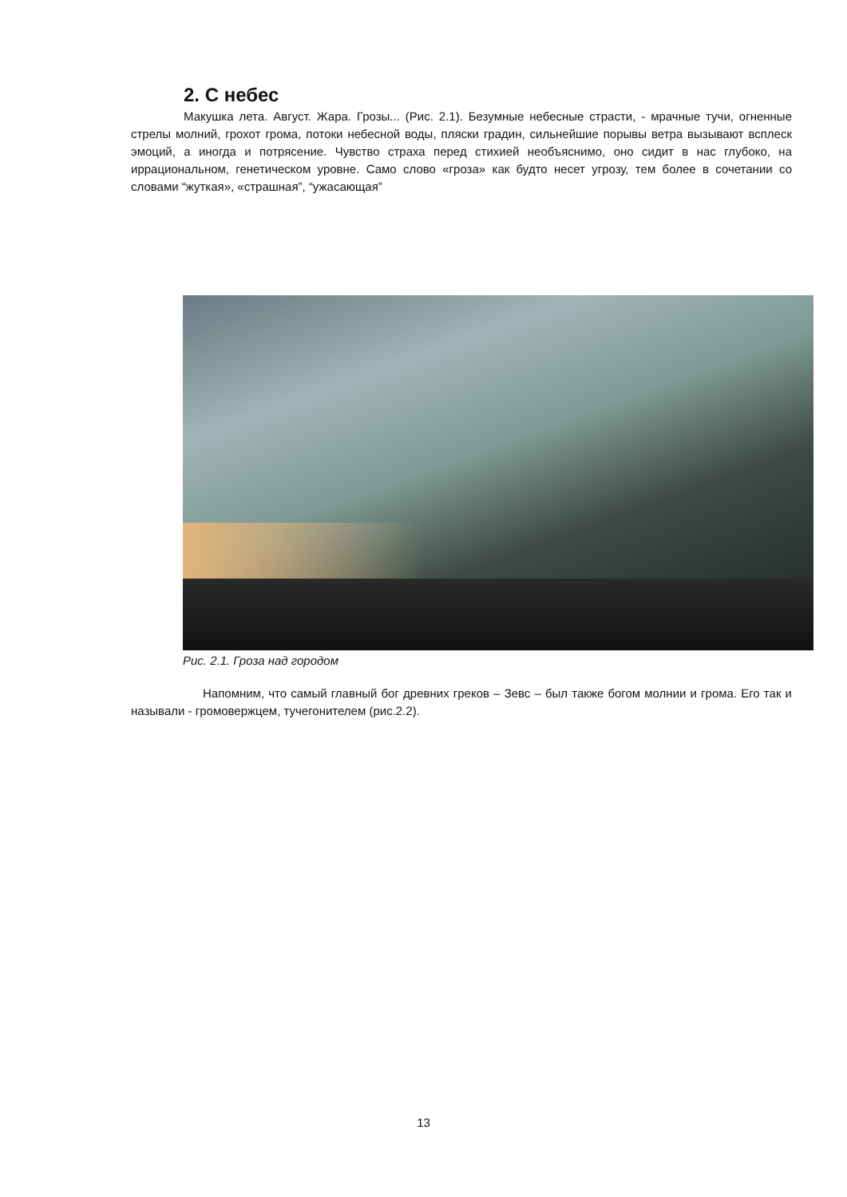2. С небес
Макушка лета. Август. Жара. Грозы... (Рис. 2.1). Безумные небесные страсти, - мрачные тучи, огненные стрелы молний, грохот грома, потоки небесной воды, пляски градин, сильнейшие порывы ветра вызывают всплеск эмоций, а иногда и потрясение. Чувство страха перед стихией необъяснимо, оно сидит в нас глубоко, на иррациональном, генетическом уровне. Само слово «гроза» как будто несет угрозу, тем более в сочетании со словами “жуткая», «страшная”, “ужасающая”
Рис. 2.1. Гроза над городом
Напомним, что самый главный бог древних греков – Зевс – был также богом молнии и грома. Его так и называли - громовержцем, тучегонителем (рис.2.2).
13